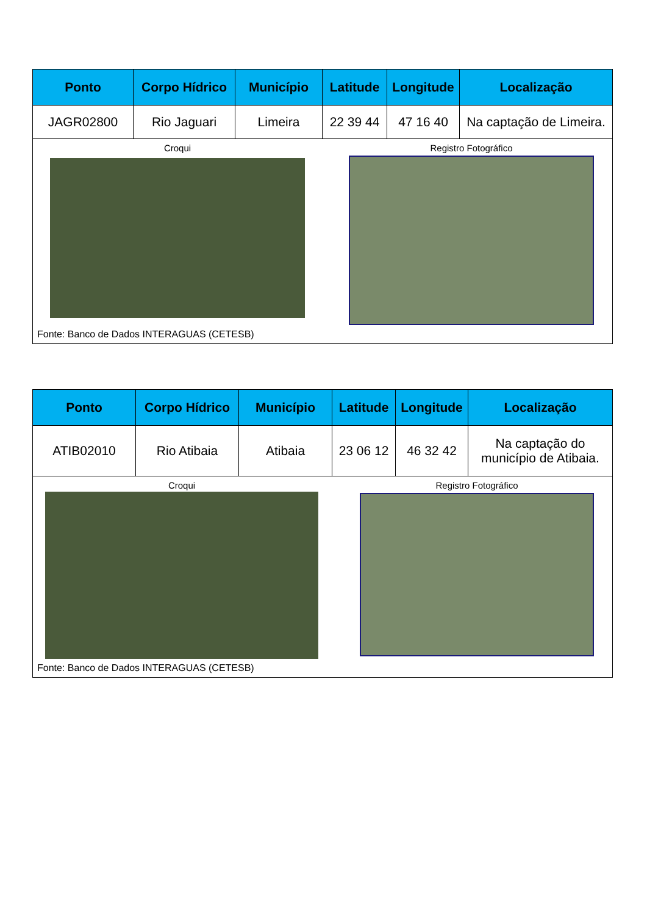| Ponto | Corpo Hídrico | Município | Latitude | Longitude | Localização |
| --- | --- | --- | --- | --- | --- |
| JAGR02800 | Rio Jaguari | Limeira | 22 39 44 | 47 16 40 | Na captação de Limeira. |
| Croqui Registro Fotográfico Fonte: Banco de Dados INTERAGUAS (CETESB) | | | | | |
| Ponto | Corpo Hídrico | Município | Latitude | Longitude | Localização |
| --- | --- | --- | --- | --- | --- |
| ATIB02010 | Rio Atibaia | Atibaia | 23 06 12 | 46 32 42 | Na captação do município de Atibaia. |
| Croqui Registro Fotográfico Fonte: Banco de Dados INTERAGUAS (CETESB) | | | | | |